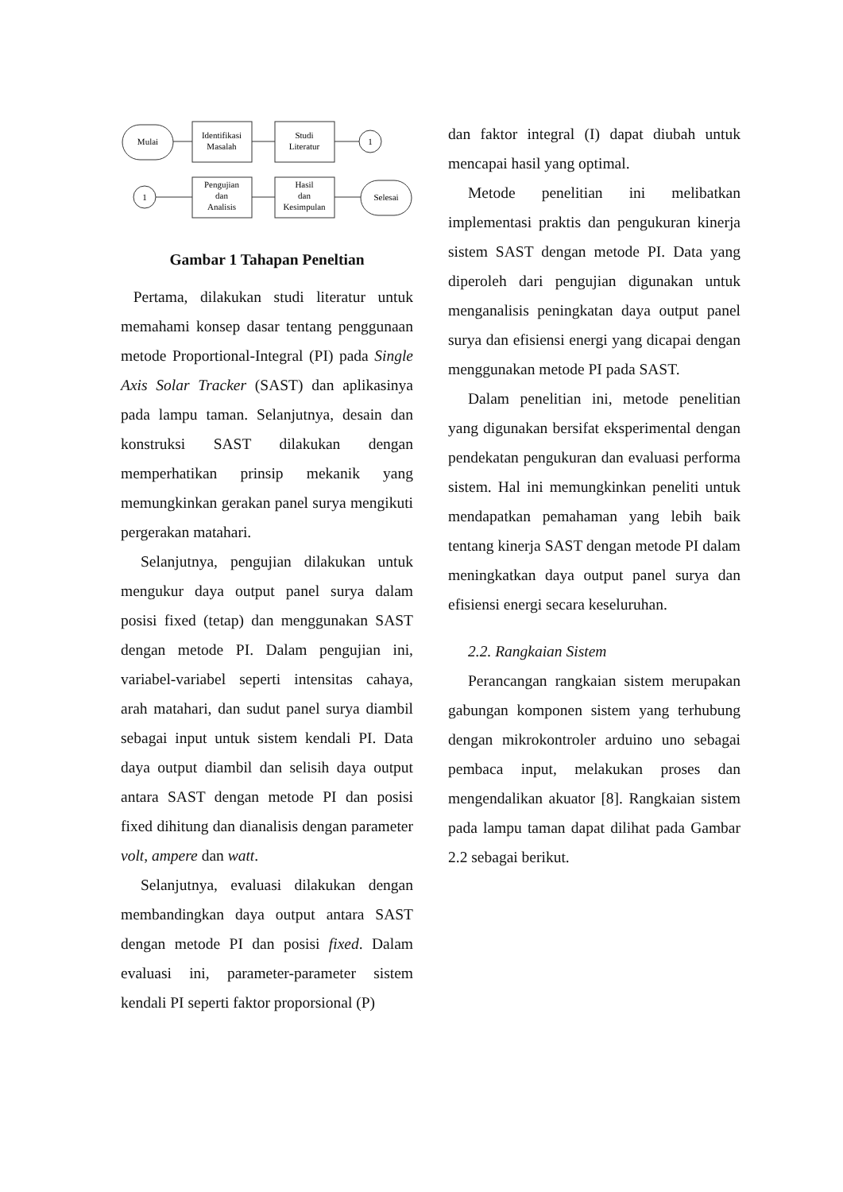Mulai
Identifikasi
Masalah
Studi
Literatur
1
1
Pengujian
dan
Analisis
Hasil
dan
Kesimpulan
Selesai
Gambar 1 Tahapan Peneltian
Pertama, dilakukan studi literatur untuk memahami konsep dasar tentang penggunaan metode Proportional-Integral (PI) pada Single Axis Solar Tracker (SAST) dan aplikasinya pada lampu taman. Selanjutnya, desain dan konstruksi SAST dilakukan dengan memperhatikan prinsip mekanik yang memungkinkan gerakan panel surya mengikuti pergerakan matahari.
Selanjutnya, pengujian dilakukan untuk mengukur daya output panel surya dalam posisi fixed (tetap) dan menggunakan SAST dengan metode PI. Dalam pengujian ini, variabel-variabel seperti intensitas cahaya, arah matahari, dan sudut panel surya diambil sebagai input untuk sistem kendali PI. Data daya output diambil dan selisih daya output antara SAST dengan metode PI dan posisi fixed dihitung dan dianalisis dengan parameter volt, ampere dan watt.
Selanjutnya, evaluasi dilakukan dengan membandingkan daya output antara SAST dengan metode PI dan posisi fixed. Dalam evaluasi ini, parameter-parameter sistem kendali PI seperti faktor proporsional (P)
dan faktor integral (I) dapat diubah untuk mencapai hasil yang optimal.
Metode penelitian ini melibatkan implementasi praktis dan pengukuran kinerja sistem SAST dengan metode PI. Data yang diperoleh dari pengujian digunakan untuk menganalisis peningkatan daya output panel surya dan efisiensi energi yang dicapai dengan menggunakan metode PI pada SAST.
Dalam penelitian ini, metode penelitian yang digunakan bersifat eksperimental dengan pendekatan pengukuran dan evaluasi performa sistem. Hal ini memungkinkan peneliti untuk mendapatkan pemahaman yang lebih baik tentang kinerja SAST dengan metode PI dalam meningkatkan daya output panel surya dan efisiensi energi secara keseluruhan.
2.2. Rangkaian Sistem
Perancangan rangkaian sistem merupakan gabungan komponen sistem yang terhubung dengan mikrokontroler arduino uno sebagai pembaca input, melakukan proses dan mengendalikan akuator [8]. Rangkaian sistem pada lampu taman dapat dilihat pada Gambar 2.2 sebagai berikut.